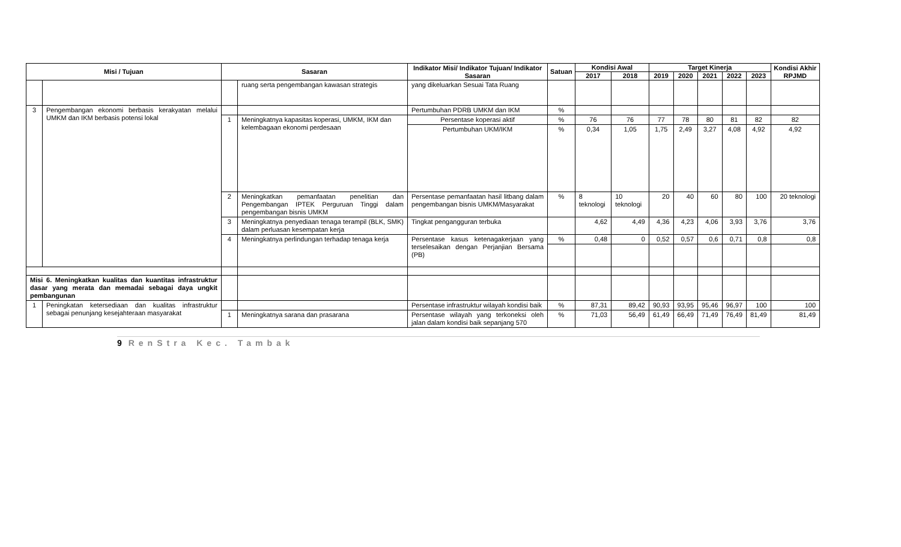| Misi / Tujuan | | Sasaran | | Indikator Misi/ Indikator Tujuan/ Indikator Sasaran | Satuan | Kondisi Awal | | Target Kinerja | | | | | Kondisi Akhir RPJMD |
| --- | --- | --- | --- | --- | --- | --- | --- | --- | --- | --- | --- | --- | --- |
| | | | | | | 2017 | 2018 | 2019 | 2020 | 2021 | 2022 | 2023 | |
| | | | ruang serta pengembangan kawasan strategis | yang dikeluarkan Sesuai Tata Ruang | | | | | | | | | |
| 3 | Pengembangan ekonomi berbasis kerakyatan melalui UMKM dan IKM berbasis potensi lokal | | | Pertumbuhan PDRB UMKM dan IKM | % | | | | | | | | |
| | | 1 | Meningkatnya kapasitas koperasi, UMKM, IKM dan kelembagaan ekonomi perdesaan | Persentase koperasi aktif | % | 76 | 76 | 77 | 78 | 80 | 81 | 82 | 82 |
| | | | | Pertumbuhan UKM/IKM | % | 0,34 | 1,05 | 1,75 | 2,49 | 3,27 | 4,08 | 4,92 | 4,92 |
| | | 2 | Meningkatkan pemanfaatan penelitian dan Pengembangan IPTEK Perguruan Tinggi dalam pengembangan bisnis UMKM | Persentase pemanfaatan hasil litbang dalam pengembangan bisnis UMKM/Masyarakat | % | 8 teknologi | 10 teknologi | 20 | 40 | 60 | 80 | 100 | 20 teknologi |
| | | 3 | Meningkatnya penyediaan tenaga terampil (BLK, SMK) dalam perluasan kesempatan kerja | Tingkat pengangguran terbuka | | 4,62 | 4,49 | 4,36 | 4,23 | 4,06 | 3,93 | 3,76 | 3,76 |
| | | 4 | Meningkatnya perlindungan terhadap tenaga kerja | Persentase kasus ketenagakerjaan yang terselesaikan dengan Perjanjian Bersama (PB) | % | 0,48 | 0 | 0,52 | 0,57 | 0,6 | 0,71 | 0,8 | 0,8 |
| Misi 6. Meningkatkan kualitas dan kuantitas infrastruktur dasar yang merata dan memadai sebagai daya ungkit pembangunan | | | | | | | | | | | | | |
| 1 | Peningkatan ketersediaan dan kualitas infrastruktur sebagai penunjang kesejahteraan masyarakat | | | Persentase infrastruktur wilayah kondisi baik | % | 87,31 | 89,42 | 90,93 | 93,95 | 95,46 | 96,97 | 100 | 100 |
| | | 1 | Meningkatnya sarana dan prasarana | Persentase wilayah yang terkoneksi oleh jalan dalam kondisi baik sepanjang 570 | % | 71,03 | 56,49 | 61,49 | 66,49 | 71,49 | 76,49 | 81,49 | 81,49 |
9 RenStra Kec. Tambak